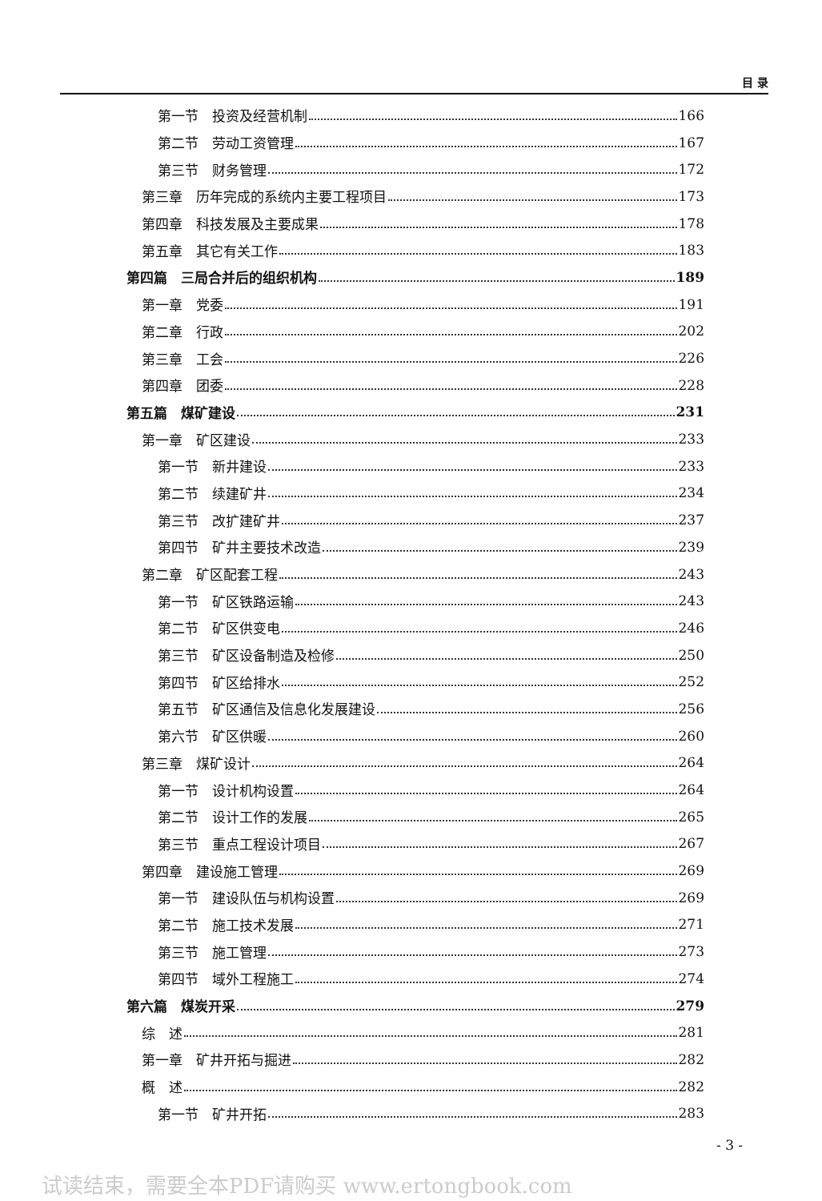目 录
第一节　投资及经营机制 166
第二节　劳动工资管理 167
第三节　财务管理 172
第三章　历年完成的系统内主要工程项目 173
第四章　科技发展及主要成果 178
第五章　其它有关工作 183
第四篇　三局合并后的组织机构 189
第一章　党委 191
第二章　行政 202
第三章　工会 226
第四章　团委 228
第五篇　煤矿建设 231
第一章　矿区建设 233
第一节　新井建设 233
第二节　续建矿井 234
第三节　改扩建矿井 237
第四节　矿井主要技术改造 239
第二章　矿区配套工程 243
第一节　矿区铁路运输 243
第二节　矿区供变电 246
第三节　矿区设备制造及检修 250
第四节　矿区给排水 252
第五节　矿区通信及信息化发展建设 256
第六节　矿区供暖 260
第三章　煤矿设计 264
第一节　设计机构设置 264
第二节　设计工作的发展 265
第三节　重点工程设计项目 267
第四章　建设施工管理 269
第一节　建设队伍与机构设置 269
第二节　施工技术发展 271
第三节　施工管理 273
第四节　域外工程施工 274
第六篇　煤炭开采 279
综　述 281
第一章　矿井开拓与掘进 282
概　述 282
第一节　矿井开拓 283
- 3 -
试读结束，需要全本PDF请购买 www.ertongbook.com